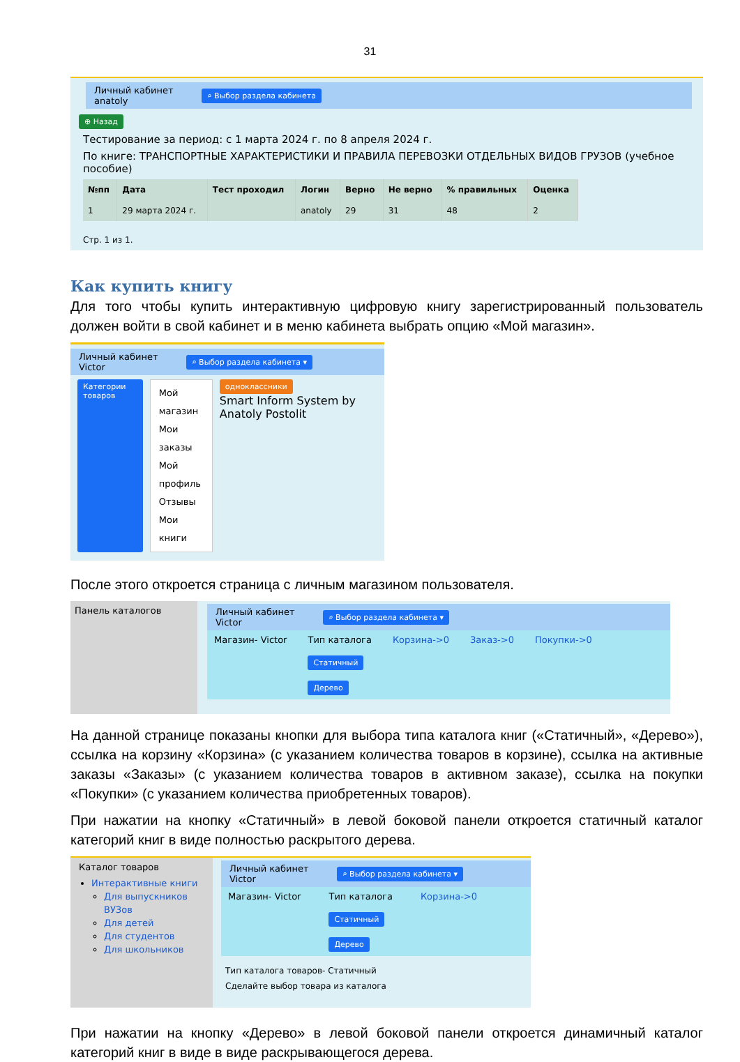31
Личный кабинет
anatoly ⌕ Выбор раздела кабинета
⊕ Назад
Тестирование за период: с 1 марта 2024 г. по 8 апреля 2024 г.
По книге: ТРАНСПОРТНЫЕ ХАРАКТЕРИСТИКИ И ПРАВИЛА ПЕРЕВОЗКИ ОТДЕЛЬНЫХ ВИДОВ ГРУЗОВ (учебное пособие)
| №пп | Дата | Тест проходил | Логин | Верно | Не верно | % правильных | Оценка |
| --- | --- | --- | --- | --- | --- | --- | --- |
| 1 | 29 марта 2024 г. | | anatoly | 29 | 31 | 48 | 2 |
Стр. 1 из 1.
Как купить книгу
Для того чтобы купить интерактивную цифровую книгу зарегистрированный пользователь должен войти в свой кабинет и в меню кабинета выбрать опцию «Мой магазин».
Личный кабинет
Victor ⌕ Выбор раздела кабинета ▾
Категории товаров
Мой магазин
Мои заказы
Мой профиль
Отзывы
Мои книги
однoклассники
Smart Inform System by Anatoly Postolit
После этого откроется страница с личным магазином пользователя.
Панель каталогов
Личный кабинет
Victor ⌕ Выбор раздела кабинета ▾
Магазин- Victor Тип каталога
Статичный
Дерево Корзина->0 Заказ->0 Покупки->0
На данной странице показаны кнопки для выбора типа каталога книг («Статичный», «Дерево»), ссылка на корзину «Корзина» (с указанием количества товаров в корзине), ссылка на активные заказы «Заказы» (с указанием количества товаров в активном заказе), ссылка на покупки «Покупки» (с указанием количества приобретенных товаров).
При нажатии на кнопку «Статичный» в левой боковой панели откроется статичный каталог категорий книг в виде полностью раскрытого дерева.
Каталог товаров
Интерактивные книги
Для выпускников ВУЗов
Для детей
Для студентов
Для школьников
Личный кабинет
Victor ⌕ Выбор раздела кабинета ▾
Магазин- Victor Тип каталога
Статичный
Дерево Корзина->0
Тип каталога товаров- Статичный
Сделайте выбор товара из каталога
При нажатии на кнопку «Дерево» в левой боковой панели откроется динамичный каталог категорий книг в виде в виде раскрывающегося дерева.